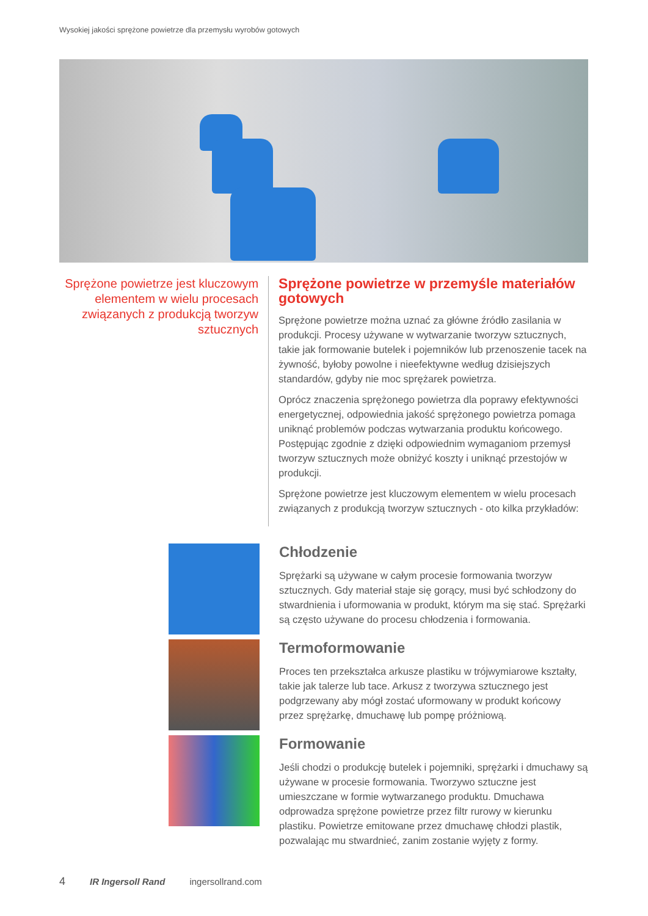Wysokiej jakości sprężone powietrze dla przemysłu wyrobów gotowych
Sprężone powietrze jest kluczowym elementem w wielu procesach związanych z produkcją tworzyw sztucznych
Sprężone powietrze w przemyśle materiałów gotowych
Sprężone powietrze można uznać za główne źródło zasilania w produkcji. Procesy używane w wytwarzanie tworzyw sztucznych, takie jak formowanie butelek i pojemników lub przenoszenie tacek na żywność, byłoby powolne i nieefektywne według dzisiejszych standardów, gdyby nie moc sprężarek powietrza.
Oprócz znaczenia sprężonego powietrza dla poprawy efektywności energetycznej, odpowiednia jakość sprężonego powietrza pomaga uniknąć problemów podczas wytwarzania produktu końcowego. Postępując zgodnie z dzięki odpowiednim wymaganiom przemysł tworzyw sztucznych może obniżyć koszty i uniknąć przestojów w produkcji.
Sprężone powietrze jest kluczowym elementem w wielu procesach związanych z produkcją tworzyw sztucznych - oto kilka przykładów:
Chłodzenie
Sprężarki są używane w całym procesie formowania tworzyw sztucznych. Gdy materiał staje się gorący, musi być schłodzony do stwardnienia i uformowania w produkt, którym ma się stać. Sprężarki są często używane do procesu chłodzenia i formowania.
Termoformowanie
Proces ten przekształca arkusze plastiku w trójwymiarowe kształty, takie jak talerze lub tace. Arkusz z tworzywa sztucznego jest podgrzewany aby mógł zostać uformowany w produkt końcowy przez sprężarkę, dmuchawę lub pompę próżniową.
Formowanie
Jeśli chodzi o produkcję butelek i pojemniki, sprężarki i dmuchawy są używane w procesie formowania. Tworzywo sztuczne jest umieszczane w formie wytwarzanego produktu. Dmuchawa odprowadza sprężone powietrze przez filtr rurowy w kierunku plastiku. Powietrze emitowane przez dmuchawę chłodzi plastik, pozwalając mu stwardnieć, zanim zostanie wyjęty z formy.
4 IR Ingersoll Rand ingersollrand.com